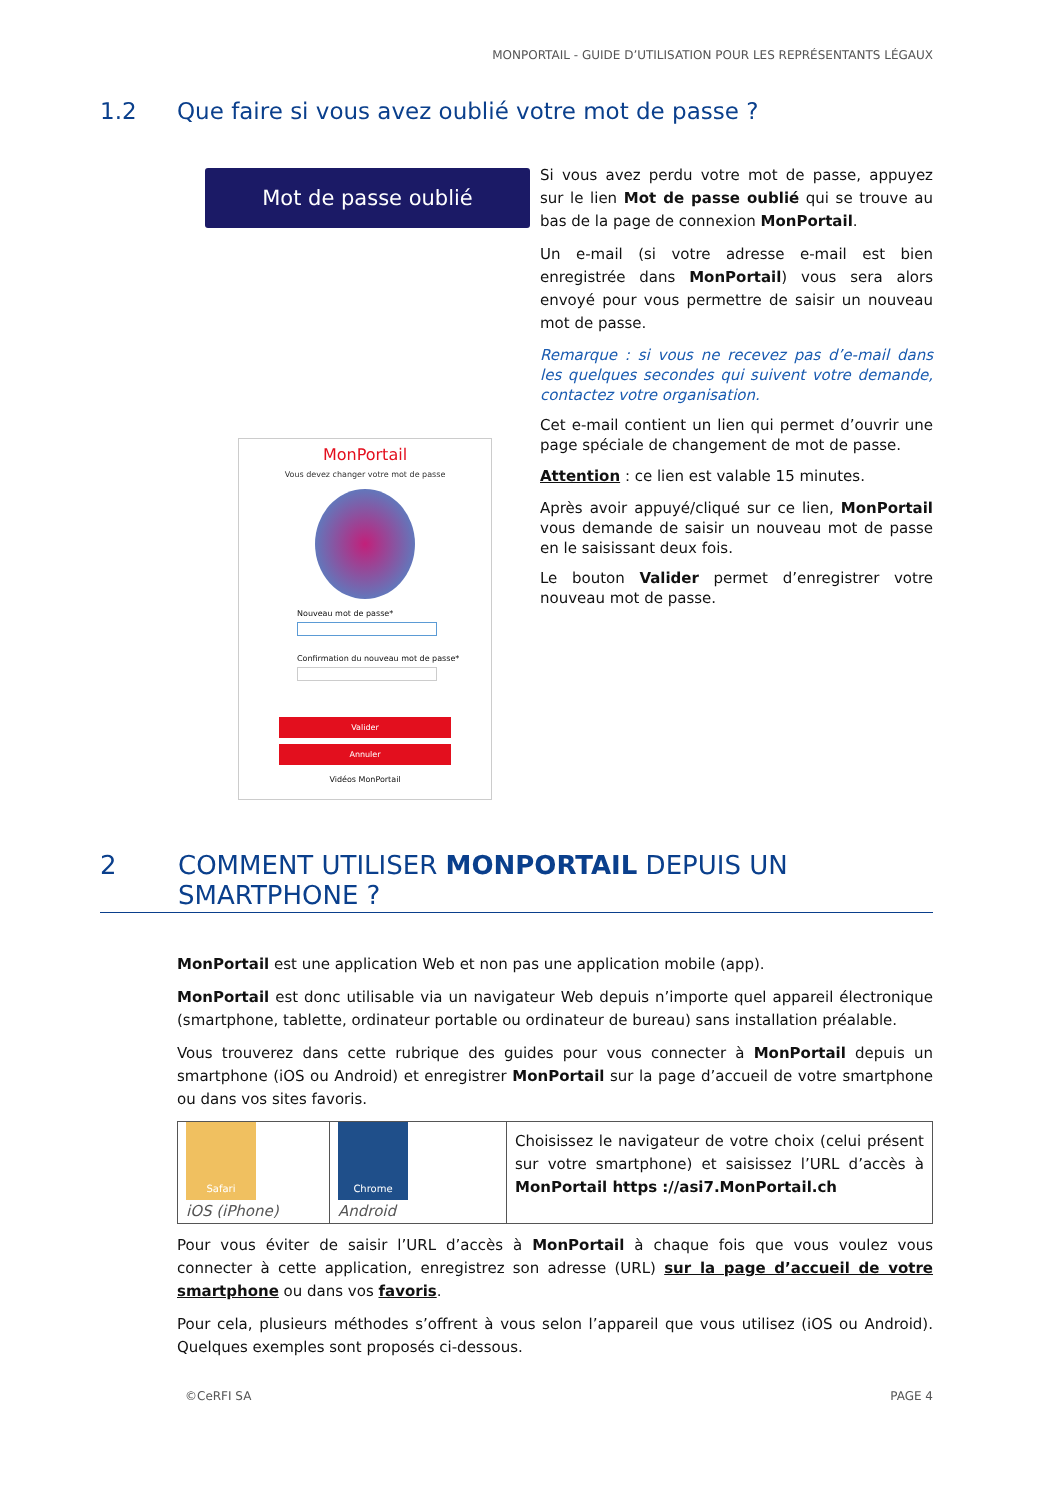MONPORTAIL - GUIDE D’UTILISATION POUR LES REPRÉSENTANTS LÉGAUX
1.2 Que faire si vous avez oublié votre mot de passe ?
Mot de passe oublié
MonPortail
Vous devez changer votre mot de passe
Nouveau mot de passe*
Confirmation du nouveau mot de passe*
Valider
Annuler
Vidéos MonPortail
Si vous avez perdu votre mot de passe, appuyez sur le lien Mot de passe oublié qui se trouve au bas de la page de connexion MonPortail.
Un e-mail (si votre adresse e-mail est bien enregistrée dans MonPortail) vous sera alors envoyé pour vous permettre de saisir un nouveau mot de passe.
Remarque : si vous ne recevez pas d’e-mail dans les quelques secondes qui suivent votre demande, contactez votre organisation.
Cet e-mail contient un lien qui permet d’ouvrir une page spéciale de changement de mot de passe.
Attention : ce lien est valable 15 minutes.
Après avoir appuyé/cliqué sur ce lien, MonPortail vous demande de saisir un nouveau mot de passe en le saisissant deux fois.
Le bouton Valider permet d’enregistrer votre nouveau mot de passe.
2 COMMENT UTILISER MONPORTAIL DEPUIS UN
SMARTPHONE ?
MonPortail est une application Web et non pas une application mobile (app).
MonPortail est donc utilisable via un navigateur Web depuis n’importe quel appareil électronique (smartphone, tablette, ordinateur portable ou ordinateur de bureau) sans installation préalable.
Vous trouverez dans cette rubrique des guides pour vous connecter à MonPortail depuis un smartphone (iOS ou Android) et enregistrer MonPortail sur la page d’accueil de votre smartphone ou dans vos sites favoris.
| Safari iOS (iPhone) | Chrome Android | Choisissez le navigateur de votre choix (celui présent sur votre smartphone) et saisissez l’URL d’accès à MonPortail https ://asi7.MonPortail.ch |
Pour vous éviter de saisir l’URL d’accès à MonPortail à chaque fois que vous voulez vous connecter à cette application, enregistrez son adresse (URL) sur la page d’accueil de votre smartphone ou dans vos favoris.
Pour cela, plusieurs méthodes s’offrent à vous selon l’appareil que vous utilisez (iOS ou Android). Quelques exemples sont proposés ci-dessous.
©CeRFI SA PAGE 4